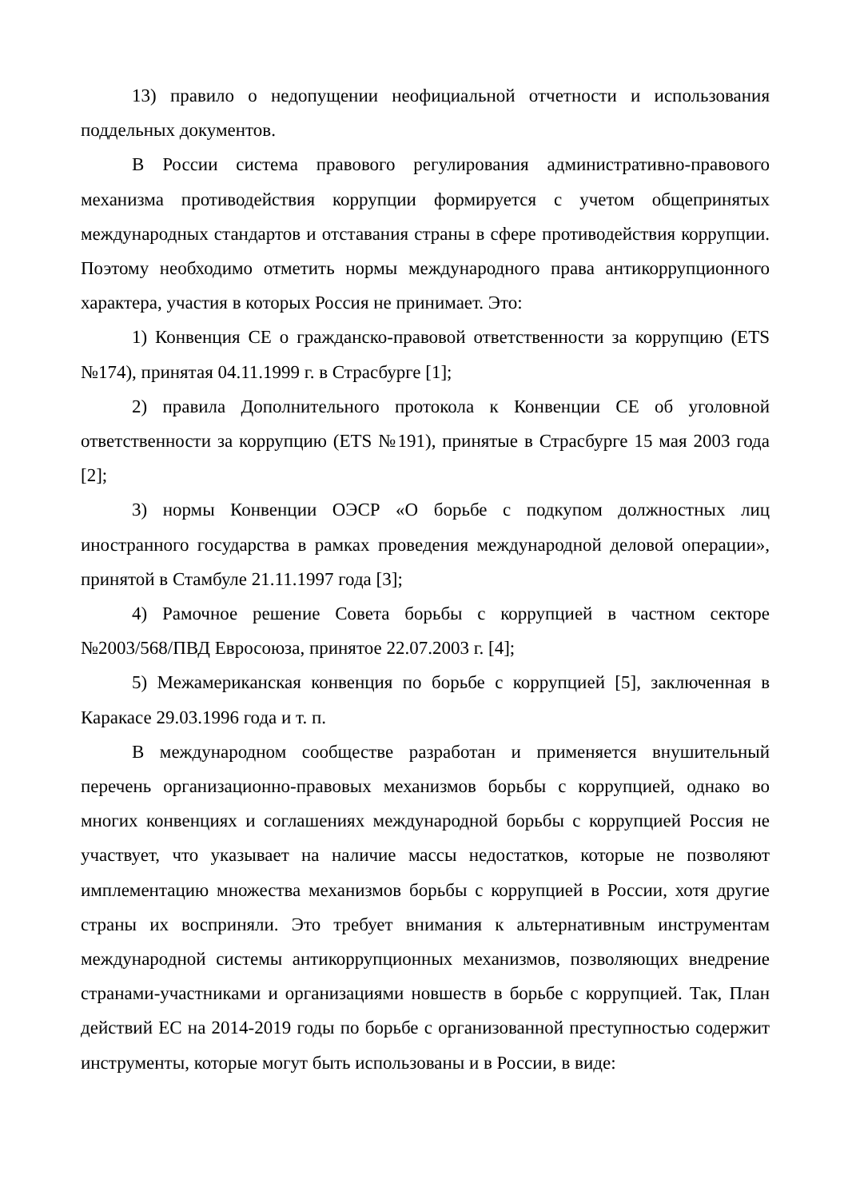13) правило о недопущении неофициальной отчетности и использования поддельных документов.
В России система правового регулирования административно-правового механизма противодействия коррупции формируется с учетом общепринятых международных стандартов и отставания страны в сфере противодействия коррупции. Поэтому необходимо отметить нормы международного права антикоррупционного характера, участия в которых Россия не принимает. Это:
1) Конвенция СЕ о гражданско-правовой ответственности за коррупцию (ETS №174), принятая 04.11.1999 г. в Страсбурге [1];
2) правила Дополнительного протокола к Конвенции СЕ об уголовной ответственности за коррупцию (ETS №191), принятые в Страсбурге 15 мая 2003 года [2];
3) нормы Конвенции ОЭСР «О борьбе с подкупом должностных лиц иностранного государства в рамках проведения международной деловой операции», принятой в Стамбуле 21.11.1997 года [3];
4) Рамочное решение Совета борьбы с коррупцией в частном секторе №2003/568/ПВД Евросоюза, принятое 22.07.2003 г. [4];
5) Межамериканская конвенция по борьбе с коррупцией [5], заключенная в Каракасе 29.03.1996 года и т. п.
В международном сообществе разработан и применяется внушительный перечень организационно-правовых механизмов борьбы с коррупцией, однако во многих конвенциях и соглашениях международной борьбы с коррупцией Россия не участвует, что указывает на наличие массы недостатков, которые не позволяют имплементацию множества механизмов борьбы с коррупцией в России, хотя другие страны их восприняли. Это требует внимания к альтернативным инструментам международной системы антикоррупционных механизмов, позволяющих внедрение странами-участниками и организациями новшеств в борьбе с коррупцией. Так, План действий ЕС на 2014-2019 годы по борьбе с организованной преступностью содержит инструменты, которые могут быть использованы и в России, в виде: